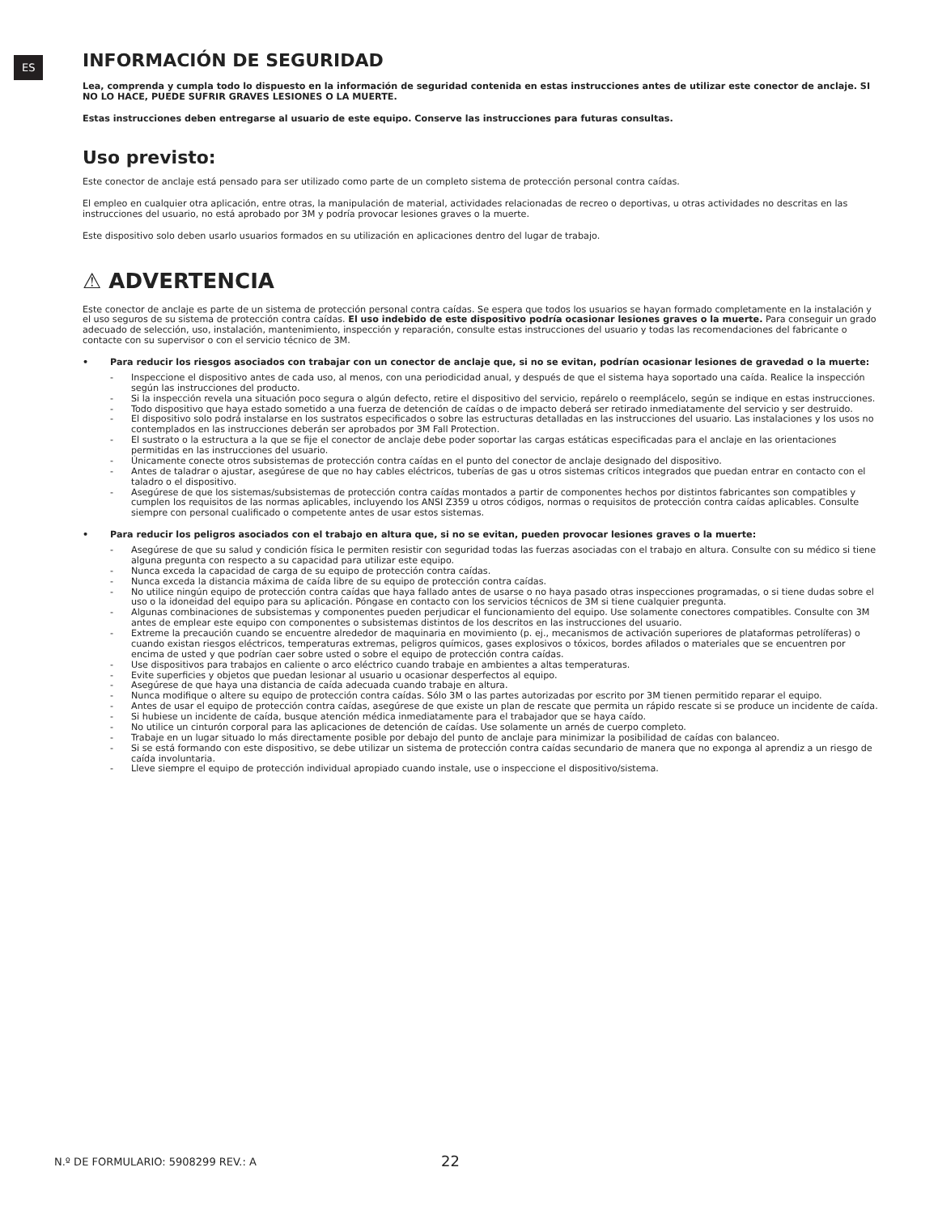ES
INFORMACIÓN DE SEGURIDAD
Lea, comprenda y cumpla todo lo dispuesto en la información de seguridad contenida en estas instrucciones antes de utilizar este conector de anclaje. SI NO LO HACE, PUEDE SUFRIR GRAVES LESIONES O LA MUERTE.
Estas instrucciones deben entregarse al usuario de este equipo. Conserve las instrucciones para futuras consultas.
Uso previsto:
Este conector de anclaje está pensado para ser utilizado como parte de un completo sistema de protección personal contra caídas.
El empleo en cualquier otra aplicación, entre otras, la manipulación de material, actividades relacionadas de recreo o deportivas, u otras actividades no descritas en las instrucciones del usuario, no está aprobado por 3M y podría provocar lesiones graves o la muerte.
Este dispositivo solo deben usarlo usuarios formados en su utilización en aplicaciones dentro del lugar de trabajo.
⚠ ADVERTENCIA
Este conector de anclaje es parte de un sistema de protección personal contra caídas. Se espera que todos los usuarios se hayan formado completamente en la instalación y el uso seguros de su sistema de protección contra caídas. El uso indebido de este dispositivo podría ocasionar lesiones graves o la muerte. Para conseguir un grado adecuado de selección, uso, instalación, mantenimiento, inspección y reparación, consulte estas instrucciones del usuario y todas las recomendaciones del fabricante o contacte con su supervisor o con el servicio técnico de 3M.
• Para reducir los riesgos asociados con trabajar con un conector de anclaje que, si no se evitan, podrían ocasionar lesiones de gravedad o la muerte:
- Inspeccione el dispositivo antes de cada uso, al menos, con una periodicidad anual, y después de que el sistema haya soportado una caída. Realice la inspección según las instrucciones del producto.
- Si la inspección revela una situación poco segura o algún defecto, retire el dispositivo del servicio, repárelo o reemplácelo, según se indique en estas instrucciones.
- Todo dispositivo que haya estado sometido a una fuerza de detención de caídas o de impacto deberá ser retirado inmediatamente del servicio y ser destruido.
- El dispositivo solo podrá instalarse en los sustratos especificados o sobre las estructuras detalladas en las instrucciones del usuario. Las instalaciones y los usos no contemplados en las instrucciones deberán ser aprobados por 3M Fall Protection.
- El sustrato o la estructura a la que se fije el conector de anclaje debe poder soportar las cargas estáticas especificadas para el anclaje en las orientaciones permitidas en las instrucciones del usuario.
- Únicamente conecte otros subsistemas de protección contra caídas en el punto del conector de anclaje designado del dispositivo.
- Antes de taladrar o ajustar, asegúrese de que no hay cables eléctricos, tuberías de gas u otros sistemas críticos integrados que puedan entrar en contacto con el taladro o el dispositivo.
- Asegúrese de que los sistemas/subsistemas de protección contra caídas montados a partir de componentes hechos por distintos fabricantes son compatibles y cumplen los requisitos de las normas aplicables, incluyendo los ANSI Z359 u otros códigos, normas o requisitos de protección contra caídas aplicables. Consulte siempre con personal cualificado o competente antes de usar estos sistemas.
• Para reducir los peligros asociados con el trabajo en altura que, si no se evitan, pueden provocar lesiones graves o la muerte:
- Asegúrese de que su salud y condición física le permiten resistir con seguridad todas las fuerzas asociadas con el trabajo en altura. Consulte con su médico si tiene alguna pregunta con respecto a su capacidad para utilizar este equipo.
- Nunca exceda la capacidad de carga de su equipo de protección contra caídas.
- Nunca exceda la distancia máxima de caída libre de su equipo de protección contra caídas.
- No utilice ningún equipo de protección contra caídas que haya fallado antes de usarse o no haya pasado otras inspecciones programadas, o si tiene dudas sobre el uso o la idoneidad del equipo para su aplicación. Póngase en contacto con los servicios técnicos de 3M si tiene cualquier pregunta.
- Algunas combinaciones de subsistemas y componentes pueden perjudicar el funcionamiento del equipo. Use solamente conectores compatibles. Consulte con 3M antes de emplear este equipo con componentes o subsistemas distintos de los descritos en las instrucciones del usuario.
- Extreme la precaución cuando se encuentre alrededor de maquinaria en movimiento (p. ej., mecanismos de activación superiores de plataformas petrolíferas) o cuando existan riesgos eléctricos, temperaturas extremas, peligros químicos, gases explosivos o tóxicos, bordes afilados o materiales que se encuentren por encima de usted y que podrían caer sobre usted o sobre el equipo de protección contra caídas.
- Use dispositivos para trabajos en caliente o arco eléctrico cuando trabaje en ambientes a altas temperaturas.
- Evite superficies y objetos que puedan lesionar al usuario u ocasionar desperfectos al equipo.
- Asegúrese de que haya una distancia de caída adecuada cuando trabaje en altura.
- Nunca modifique o altere su equipo de protección contra caídas. Sólo 3M o las partes autorizadas por escrito por 3M tienen permitido reparar el equipo.
- Antes de usar el equipo de protección contra caídas, asegúrese de que existe un plan de rescate que permita un rápido rescate si se produce un incidente de caída.
- Si hubiese un incidente de caída, busque atención médica inmediatamente para el trabajador que se haya caído.
- No utilice un cinturón corporal para las aplicaciones de detención de caídas. Use solamente un arnés de cuerpo completo.
- Trabaje en un lugar situado lo más directamente posible por debajo del punto de anclaje para minimizar la posibilidad de caídas con balanceo.
- Si se está formando con este dispositivo, se debe utilizar un sistema de protección contra caídas secundario de manera que no exponga al aprendiz a un riesgo de caída involuntaria.
- Lleve siempre el equipo de protección individual apropiado cuando instale, use o inspeccione el dispositivo/sistema.
N.º DE FORMULARIO: 5908299 REV.: A
22